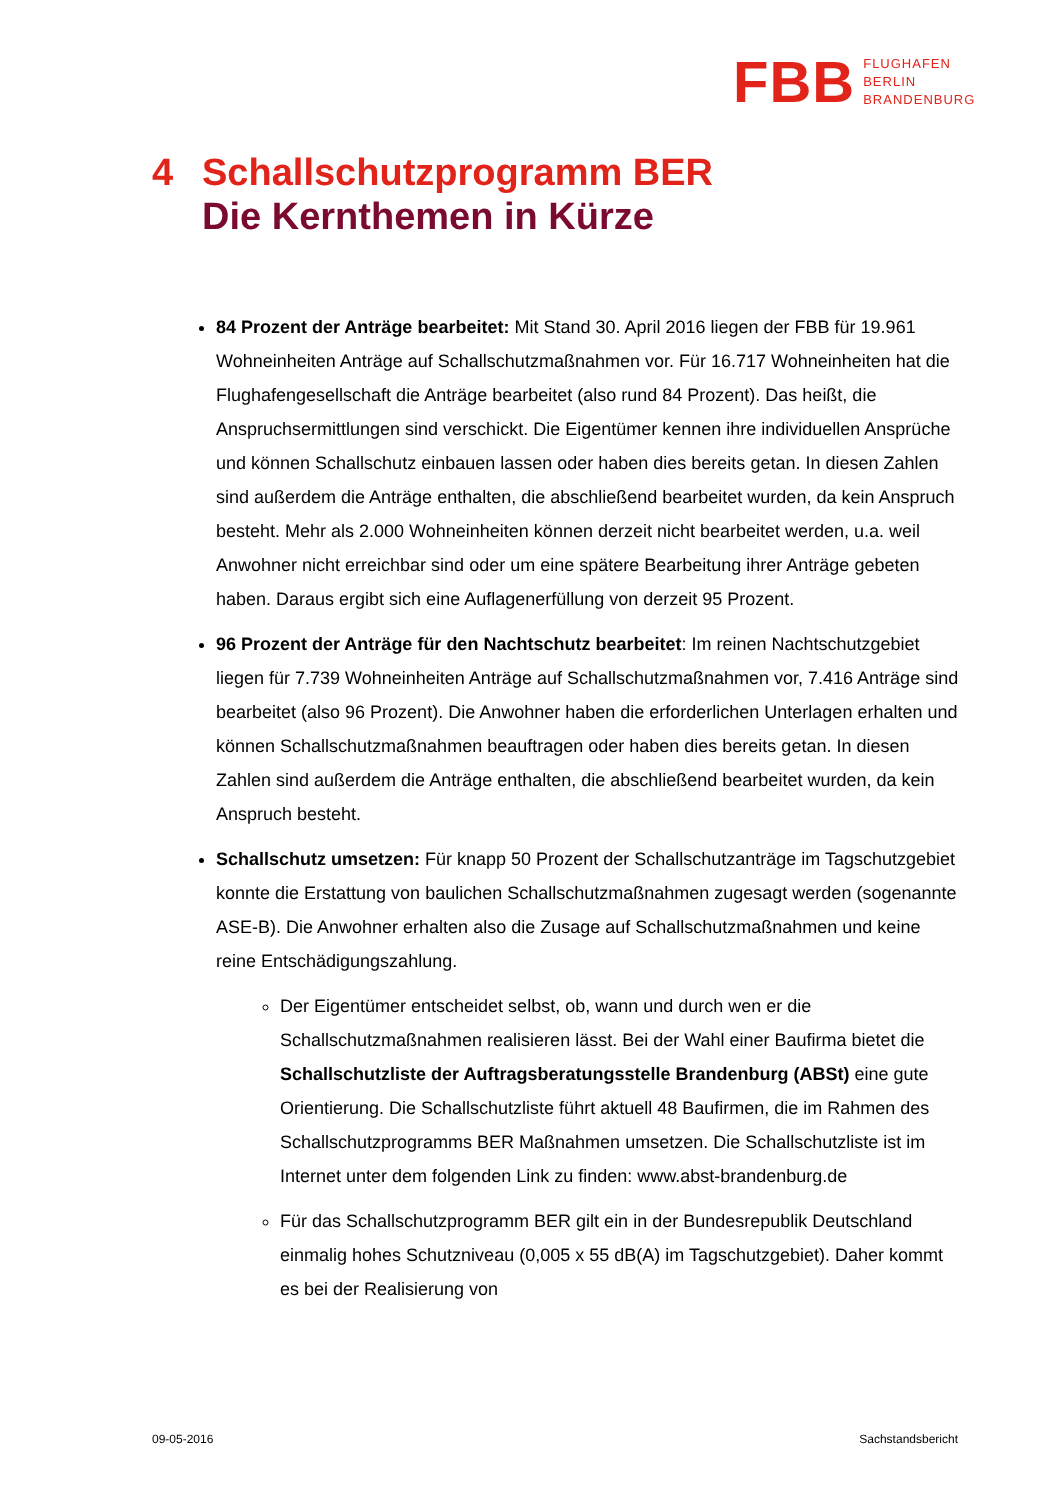FBB FLUGHAFEN
BERLIN
BRANDENBURG
4 Schallschutzprogramm BER
Die Kernthemen in Kürze
84 Prozent der Anträge bearbeitet: Mit Stand 30. April 2016 liegen der FBB für 19.961 Wohneinheiten Anträge auf Schallschutzmaßnahmen vor. Für 16.717 Wohneinheiten hat die Flughafengesellschaft die Anträge bearbeitet (also rund 84 Prozent). Das heißt, die Anspruchsermittlungen sind verschickt. Die Eigentümer kennen ihre individuellen Ansprüche und können Schallschutz einbauen lassen oder haben dies bereits getan. In diesen Zahlen sind außerdem die Anträge enthalten, die abschließend bearbeitet wurden, da kein Anspruch besteht. Mehr als 2.000 Wohneinheiten können derzeit nicht bearbeitet werden, u.a. weil Anwohner nicht erreichbar sind oder um eine spätere Bearbeitung ihrer Anträge gebeten haben. Daraus ergibt sich eine Auflagenerfüllung von derzeit 95 Prozent.
96 Prozent der Anträge für den Nachtschutz bearbeitet: Im reinen Nachtschutzgebiet liegen für 7.739 Wohneinheiten Anträge auf Schallschutzmaßnahmen vor, 7.416 Anträge sind bearbeitet (also 96 Prozent). Die Anwohner haben die erforderlichen Unterlagen erhalten und können Schallschutzmaßnahmen beauftragen oder haben dies bereits getan. In diesen Zahlen sind außerdem die Anträge enthalten, die abschließend bearbeitet wurden, da kein Anspruch besteht.
Schallschutz umsetzen: Für knapp 50 Prozent der Schallschutzanträge im Tagschutzgebiet konnte die Erstattung von baulichen Schallschutzmaßnahmen zugesagt werden (sogenannte ASE-B). Die Anwohner erhalten also die Zusage auf Schallschutzmaßnahmen und keine reine Entschädigungszahlung.
Der Eigentümer entscheidet selbst, ob, wann und durch wen er die Schallschutzmaßnahmen realisieren lässt. Bei der Wahl einer Baufirma bietet die Schallschutzliste der Auftragsberatungsstelle Brandenburg (ABSt) eine gute Orientierung. Die Schallschutzliste führt aktuell 48 Baufirmen, die im Rahmen des Schallschutzprogramms BER Maßnahmen umsetzen. Die Schallschutzliste ist im Internet unter dem folgenden Link zu finden: www.abst-brandenburg.de
Für das Schallschutzprogramm BER gilt ein in der Bundesrepublik Deutschland einmalig hohes Schutzniveau (0,005 x 55 dB(A) im Tagschutzgebiet). Daher kommt es bei der Realisierung von
09-05-2016 Sachstandsbericht